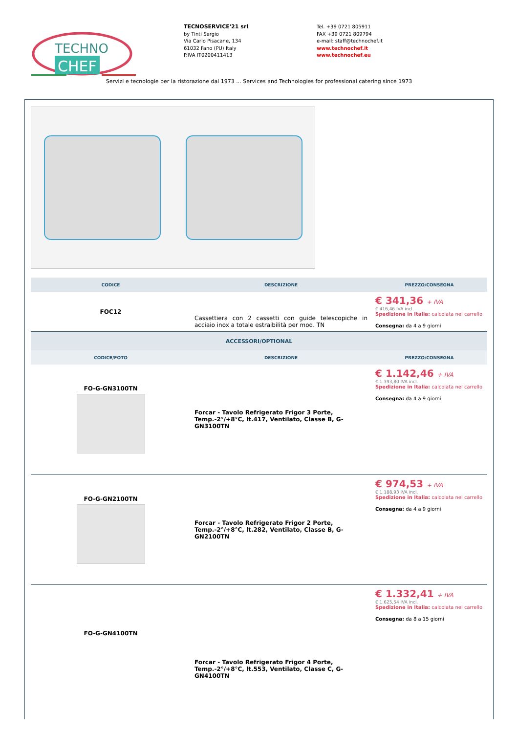TECHNO
CHEF
TECNOSERVICE'21 srl
by Tinti Sergio
Via Carlo Pisacane, 134
61032 Fano (PU) Italy
P.IVA IT0200411413
Tel. +39 0721 805911
FAX +39 0721 809794
e-mail: staff@technochef.it
www.technochef.it
www.technochef.eu
Servizi e tecnologie per la ristorazione dal 1973 ... Services and Technologies for professional catering since 1973
| CODICE | DESCRIZIONE | PREZZO/CONSEGNA |
| --- | --- | --- |
| FOC12 | Cassettiera con 2 cassetti con guide telescopiche in acciaio inox a totale estraibilità per mod. TN | € 341,36 + IVA € 416,46 IVA incl. Spedizione in Italia: calcolata nel carrello Consegna: da 4 a 9 giorni |
| ACCESSORI/OPTIONAL | | |
| CODICE/FOTO | DESCRIZIONE | PREZZO/CONSEGNA |
| FO-G-GN3100TN | Forcar - Tavolo Refrigerato Frigor 3 Porte, Temp.-2°/+8°C, lt.417, Ventilato, Classe B, G-GN3100TN | € 1.142,46 + IVA € 1.393,80 IVA incl. Spedizione in Italia: calcolata nel carrello Consegna: da 4 a 9 giorni |
| FO-G-GN2100TN | Forcar - Tavolo Refrigerato Frigor 2 Porte, Temp.-2°/+8°C, lt.282, Ventilato, Classe B, G-GN2100TN | € 974,53 + IVA € 1.188,93 IVA incl. Spedizione in Italia: calcolata nel carrello Consegna: da 4 a 9 giorni |
| FO-G-GN4100TN | Forcar - Tavolo Refrigerato Frigor 4 Porte, Temp.-2°/+8°C, lt.553, Ventilato, Classe C, G-GN4100TN | € 1.332,41 + IVA € 1.625,54 IVA incl. Spedizione in Italia: calcolata nel carrello Consegna: da 8 a 15 giorni |